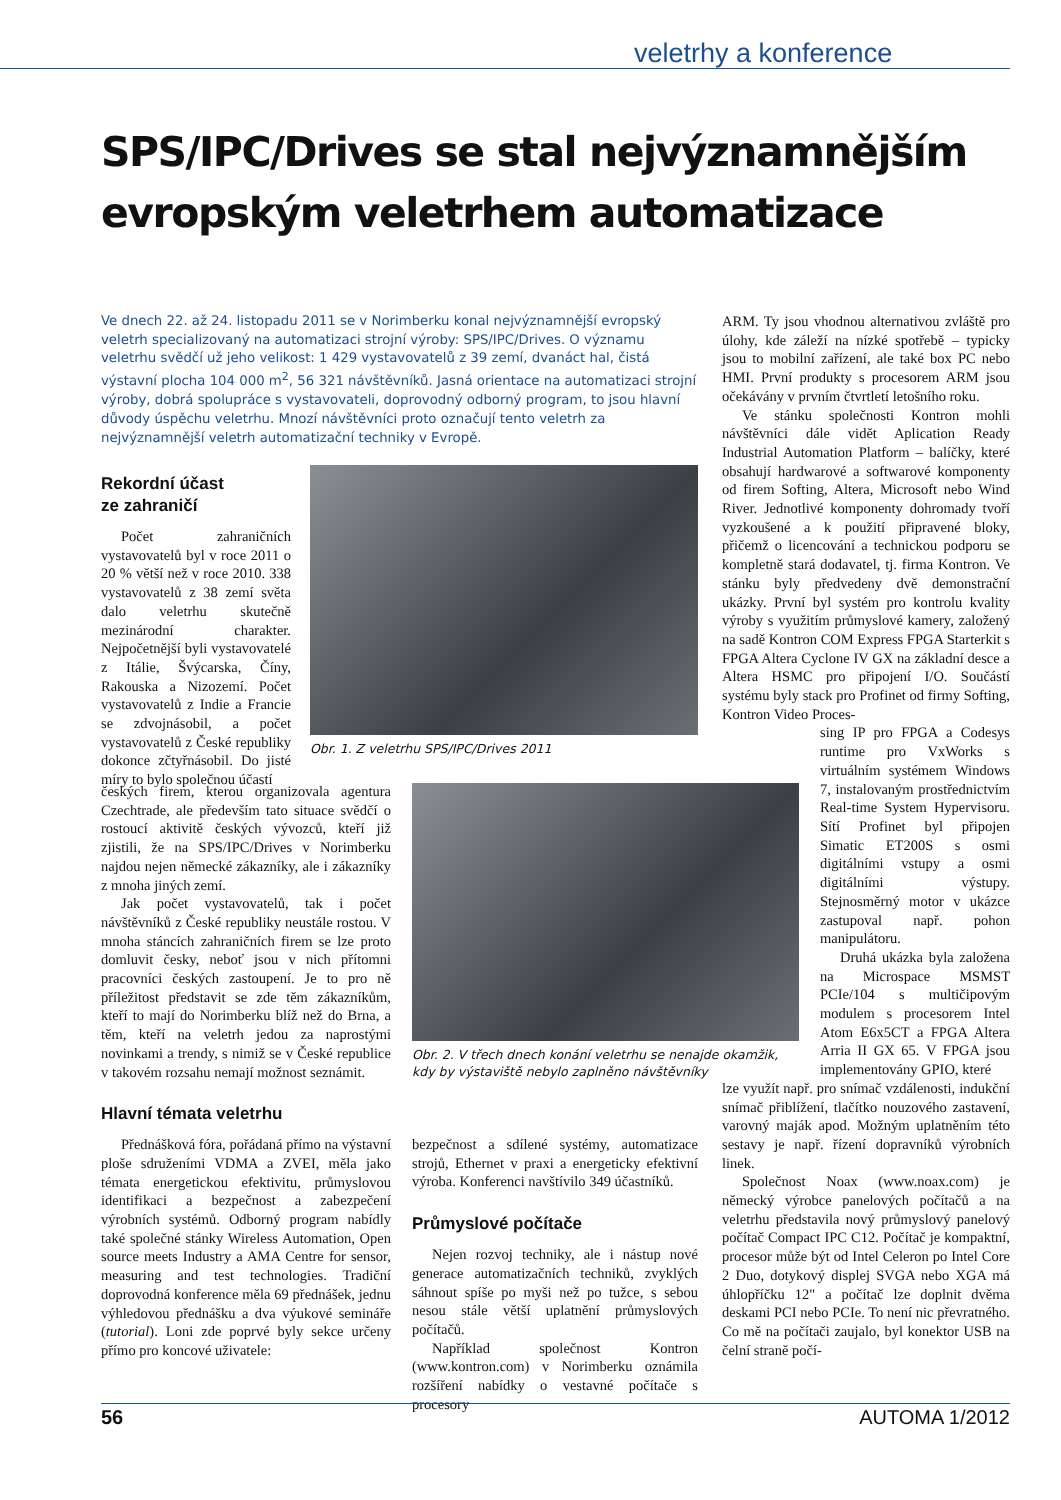veletrhy a konference
SPS/IPC/Drives se stal nejvýznamnějším
evropským veletrhem automatizace
Ve dnech 22. až 24. listopadu 2011 se v Norimberku konal nejvýznamnější evropský veletrh specializovaný na automatizaci strojní výroby: SPS/IPC/Drives. O významu veletrhu svědčí už jeho velikost: 1 429 vystavovatelů z 39 zemí, dvanáct hal, čistá výstavní plocha 104 000 m<sup>2</sup>, 56 321 návštěvníků. Jasná orientace na automatizaci strojní výroby, dobrá spolupráce s vystavovateli, doprovodný odborný program, to jsou hlavní důvody úspěchu veletrhu. Mnozí návštěvníci proto označují tento veletrh za nejvýznamnější veletrh automatizační techniky v Evropě.
Obr. 1. Z veletrhu SPS/IPC/Drives 2011
Obr. 2. V třech dnech konání veletrhu se nenajde okamžik, kdy by výstaviště nebylo zaplněno návštěvníky
Rekordní účast
ze zahraničí
Počet zahraničních vystavovatelů byl v roce 2011 o 20 % větší než v roce 2010. 338 vystavovatelů z 38 zemí světa dalo veletrhu skutečně mezinárodní charakter. Nejpočetnější byli vystavovatelé z Itálie, Švýcarska, Číny, Rakouska a Nizozemí. Počet vystavovatelů z Indie a Francie se zdvojnásobil, a počet vystavovatelů z České republiky dokonce zčtyřnásobil. Do jisté míry to bylo společnou účastí
českých firem, kterou organizovala agentura Czechtrade, ale především tato situace svědčí o rostoucí aktivitě českých vývozců, kteří již zjistili, že na SPS/IPC/Drives v Norimberku najdou nejen německé zákazníky, ale i zákazníky z mnoha jiných zemí.
Jak počet vystavovatelů, tak i počet návštěvníků z České republiky neustále rostou. V mnoha stáncích zahraničních firem se lze proto domluvit česky, neboť jsou v nich přítomni pracovníci českých zastoupení. Je to pro ně příležitost představit se zde těm zákazníkům, kteří to mají do Norimberku blíž než do Brna, a těm, kteří na veletrh jedou za naprostými novinkami a trendy, s nimiž se v České republice v takovém rozsahu nemají možnost seznámit.
Hlavní témata veletrhu
Přednášková fóra, pořádaná přímo na výstavní ploše sdruženími VDMA a ZVEI, měla jako témata energetickou efektivitu, průmyslovou identifikaci a bezpečnost a zabezpečení výrobních systémů. Odborný program nabídly také společné stánky Wireless Automation, Open source meets Industry a AMA Centre for sensor, measuring and test technologies. Tradiční doprovodná konference měla 69 přednášek, jednu výhledovou přednášku a dva výukové semináře (tutorial). Loni zde poprvé byly sekce určeny přímo pro koncové uživatele:
bezpečnost a sdílené systémy, automatizace strojů, Ethernet v praxi a energeticky efektivní výroba. Konferenci navštívilo 349 účastníků.
Průmyslové počítače
Nejen rozvoj techniky, ale i nástup nové generace automatizačních techniků, zvyklých sáhnout spíše po myši než po tužce, s sebou nesou stále větší uplatnění průmyslových počítačů.
Například společnost Kontron (www.kontron.com) v Norimberku oznámila rozšíření nabídky o vestavné počítače s procesory
ARM. Ty jsou vhodnou alternativou zvláště pro úlohy, kde záleží na nízké spotřebě – typicky jsou to mobilní zařízení, ale také box PC nebo HMI. První produkty s procesorem ARM jsou očekávány v prvním čtvrtletí letošního roku.
Ve stánku společnosti Kontron mohli návštěvníci dále vidět Aplication Ready Industrial Automation Platform – balíčky, které obsahují hardwarové a softwarové komponenty od firem Softing, Altera, Microsoft nebo Wind River. Jednotlivé komponenty dohromady tvoří vyzkoušené a k použití připravené bloky, přičemž o licencování a technickou podporu se kompletně stará dodavatel, tj. firma Kontron. Ve stánku byly předvedeny dvě demonstrační ukázky. První byl systém pro kontrolu kvality výroby s využitím průmyslové kamery, založený na sadě Kontron COM Express FPGA Starterkit s FPGA Altera Cyclone IV GX na základní desce a Altera HSMC pro připojení I/O. Součástí systému byly stack pro Profinet od firmy Softing, Kontron Video Proces-
sing IP pro FPGA a Codesys runtime pro VxWorks s virtuálním systémem Windows 7, instalovaným prostřednictvím Real-time System Hypervisoru. Sítí Profinet byl připojen Simatic ET200S s osmi digitálními vstupy a osmi digitálními výstupy. Stejnosměrný motor v ukázce zastupoval např. pohon manipulátoru.
Druhá ukázka byla založena na Microspace MSMST PCIe/104 s multičipovým modulem s procesorem Intel Atom E6x5CT a FPGA Altera Arria II GX 65. V FPGA jsou implementovány GPIO, které
lze využít např. pro snímač vzdálenosti, indukční snímač přiblížení, tlačítko nouzového zastavení, varovný maják apod. Možným uplatněním této sestavy je např. řízení dopravníků výrobních linek.
Společnost Noax (www.noax.com) je německý výrobce panelových počítačů a na veletrhu představila nový průmyslový panelový počítač Compact IPC C12. Počítač je kompaktní, procesor může být od Intel Celeron po Intel Core 2 Duo, dotykový displej SVGA nebo XGA má úhlopříčku 12" a počítač lze doplnit dvěma deskami PCI nebo PCIe. To není nic převratného. Co mě na počítači zaujalo, byl konektor USB na čelní straně počí-
56 AUTOMA 1/2012